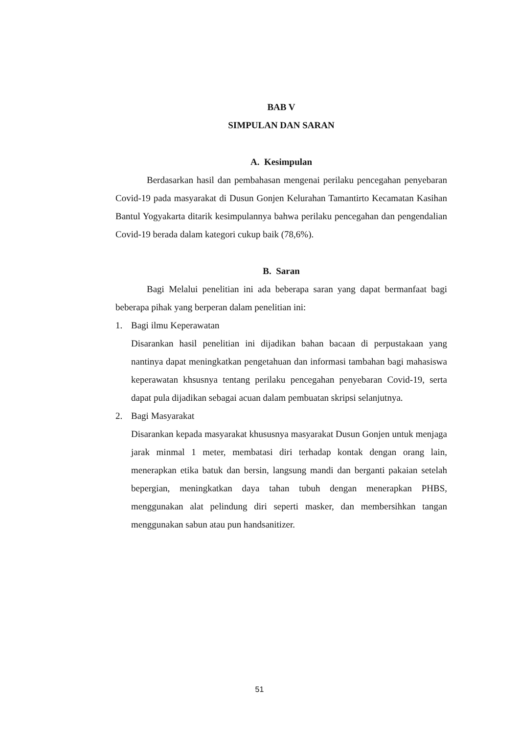BAB V
SIMPULAN DAN SARAN
A. Kesimpulan
Berdasarkan hasil dan pembahasan mengenai perilaku pencegahan penyebaran Covid-19 pada masyarakat di Dusun Gonjen Kelurahan Tamantirto Kecamatan Kasihan Bantul Yogyakarta ditarik kesimpulannya bahwa perilaku pencegahan dan pengendalian Covid-19 berada dalam kategori cukup baik (78,6%).
B. Saran
Bagi Melalui penelitian ini ada beberapa saran yang dapat bermanfaat bagi beberapa pihak yang berperan dalam penelitian ini:
1. Bagi ilmu Keperawatan
Disarankan hasil penelitian ini dijadikan bahan bacaan di perpustakaan yang nantinya dapat meningkatkan pengetahuan dan informasi tambahan bagi mahasiswa keperawatan khsusnya tentang perilaku pencegahan penyebaran Covid-19, serta dapat pula dijadikan sebagai acuan dalam pembuatan skripsi selanjutnya.
2. Bagi Masyarakat
Disarankan kepada masyarakat khususnya masyarakat Dusun Gonjen untuk menjaga jarak minmal 1 meter, membatasi diri terhadap kontak dengan orang lain, menerapkan etika batuk dan bersin, langsung mandi dan berganti pakaian setelah bepergian, meningkatkan daya tahan tubuh dengan menerapkan PHBS, menggunakan alat pelindung diri seperti masker, dan membersihkan tangan menggunakan sabun atau pun handsanitizer.
51